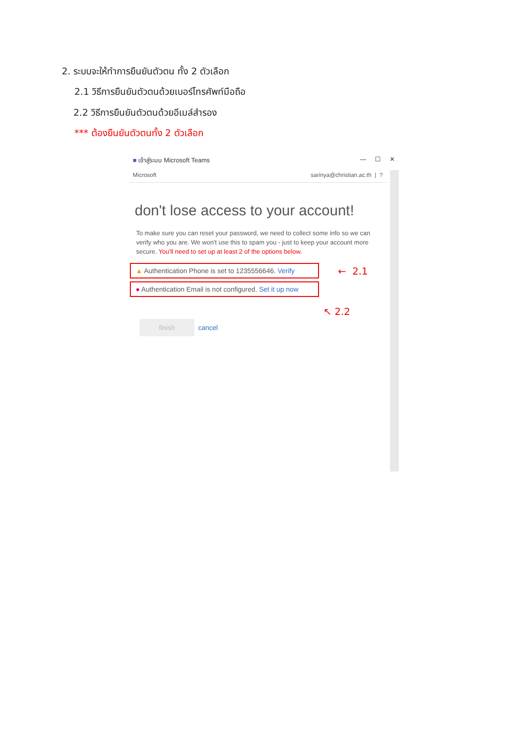2. ระบบจะให้ทำการยืนยันตัวตน ทั้ง 2 ตัวเลือก
2.1 วิธีการยืนยันตัวตนด้วยเบอร์โทรศัพท์มือถือ
2.2 วิธีการยืนยันตัวตนด้วยอีเมล์สำรอง
*** ต้องยืนยันตัวตนทั้ง 2 ตัวเลือก
■ เข้าสู่ระบบ Microsoft Teams — ☐ ✕
Microsoft sarinya@christian.ac.th | ?
don't lose access to your account!
To make sure you can reset your password, we need to collect some info so we can verify who you are. We won't use this to spam you - just to keep your account more secure. You'll need to set up at least 2 of the options below.
▲ Authentication Phone is set to 1235556646. Verify
● Authentication Email is not configured. Set it up now
← 2.1
↖ 2.2
finish cancel